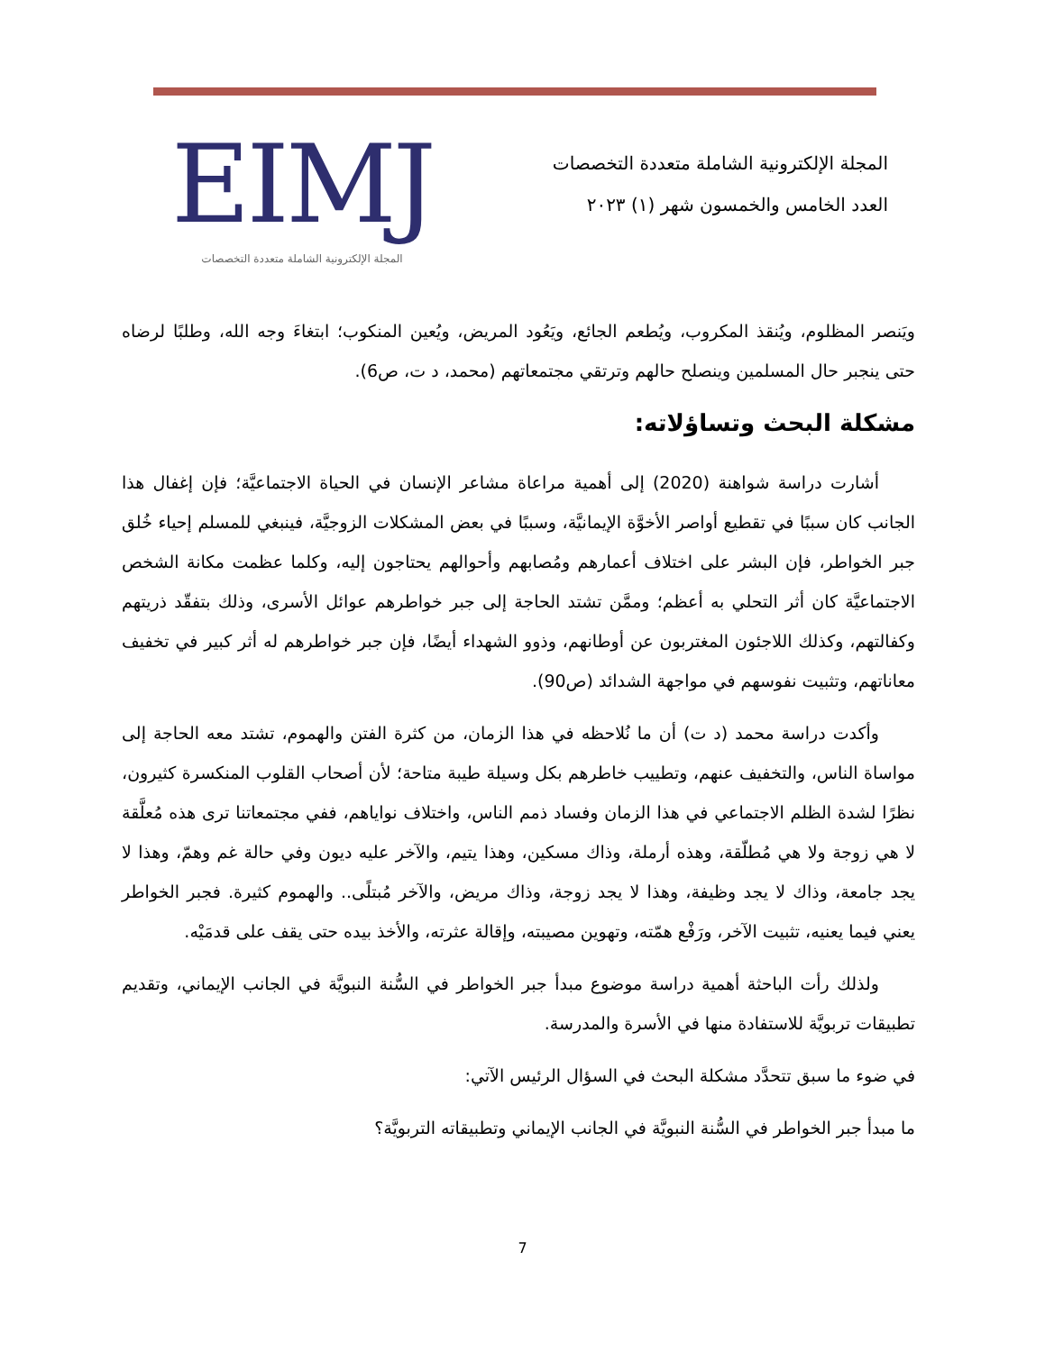المجلة الإلكترونية الشاملة متعددة التخصصات
العدد الخامس والخمسون شهر (١) ٢٠٢٣
EIMJ
المجلة الإلكترونية الشاملة متعددة التخصصات
ويَنصر المظلوم، ويُنقذ المكروب، ويُطعم الجائع، ويَعُود المريض، ويُعين المنكوب؛ ابتغاءَ وجه الله، وطلبًا لرضاه حتى ينجبر حال المسلمين وينصلح حالهم وترتقي مجتمعاتهم (محمد، د ت، ص6).
مشكلة البحث وتساؤلاته:
أشارت دراسة شواهنة (2020) إلى أهمية مراعاة مشاعر الإنسان في الحياة الاجتماعيَّة؛ فإن إغفال هذا الجانب كان سببًا في تقطيع أواصر الأخوَّة الإيمانيَّة، وسببًا في بعض المشكلات الزوجيَّة، فينبغي للمسلم إحياء خُلق جبر الخواطر، فإن البشر على اختلاف أعمارهم ومُصابهم وأحوالهم يحتاجون إليه، وكلما عظمت مكانة الشخص الاجتماعيَّة كان أثر التحلي به أعظم؛ وممَّن تشتد الحاجة إلى جبر خواطرهم عوائل الأسرى، وذلك بتفقّد ذريتهم وكفالتهم، وكذلك اللاجئون المغتربون عن أوطانهم، وذوو الشهداء أيضًا، فإن جبر خواطرهم له أثر كبير في تخفيف معاناتهم، وتثبيت نفوسهم في مواجهة الشدائد (ص90).
وأكدت دراسة محمد (د ت) أن ما نُلاحظه في هذا الزمان، من كثرة الفتن والهموم، تشتد معه الحاجة إلى مواساة الناس، والتخفيف عنهم، وتطييب خاطرهم بكل وسيلة طيبة متاحة؛ لأن أصحاب القلوب المنكسرة كثيرون، نظرًا لشدة الظلم الاجتماعي في هذا الزمان وفساد ذمم الناس، واختلاف نواياهم، ففي مجتمعاتنا ترى هذه مُعلَّقة لا هي زوجة ولا هي مُطلّقة، وهذه أرملة، وذاك مسكين، وهذا يتيم، والآخر عليه ديون وفي حالة غم وهمّ، وهذا لا يجد جامعة، وذاك لا يجد وظيفة، وهذا لا يجد زوجة، وذاك مريض، والآخر مُبتلًى.. والهموم كثيرة. فجبر الخواطر يعني فيما يعنيه، تثبيت الآخر، ورَفْع همّته، وتهوين مصيبته، وإقالة عثرته، والأخذ بيده حتى يقف على قدمَيْه.
ولذلك رأت الباحثة أهمية دراسة موضوع مبدأ جبر الخواطر في السُّنة النبويَّة في الجانب الإيماني، وتقديم تطبيقات تربويَّة للاستفادة منها في الأسرة والمدرسة.
في ضوء ما سبق تتحدَّد مشكلة البحث في السؤال الرئيس الآتي:
ما مبدأ جبر الخواطر في السُّنة النبويَّة في الجانب الإيماني وتطبيقاته التربويَّة؟
7